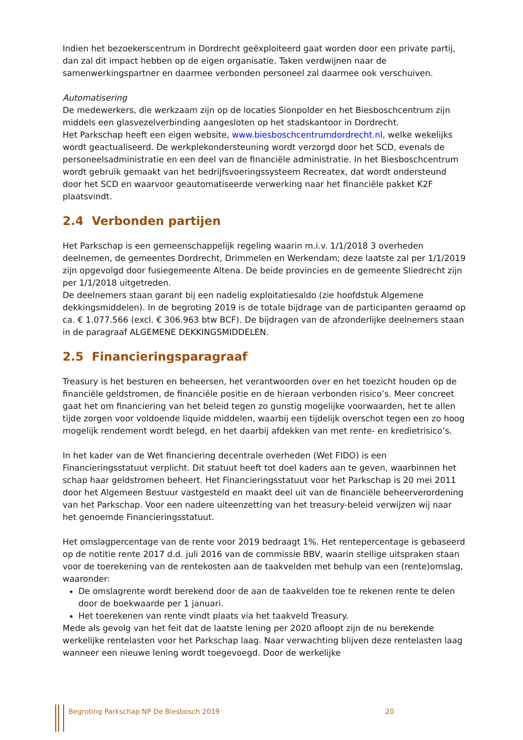Indien het bezoekerscentrum in Dordrecht geëxploiteerd gaat worden door een private partij, dan zal dit impact hebben op de eigen organisatie. Taken verdwijnen naar de samenwerkingspartner en daarmee verbonden personeel zal daarmee ook verschuiven.
Automatisering
De medewerkers, die werkzaam zijn op de locaties Sionpolder en het Biesboschcentrum zijn middels een glasvezelverbinding aangesloten op het stadskantoor in Dordrecht.
Het Parkschap heeft een eigen website, www.biesboschcentrumdordrecht.nl, welke wekelijks wordt geactualiseerd. De werkplekondersteuning wordt verzorgd door het SCD, evenals de personeelsadministratie en een deel van de financiële administratie. In het Biesboschcentrum wordt gebruik gemaakt van het bedrijfsvoeringssysteem Recreatex, dat wordt ondersteund door het SCD en waarvoor geautomatiseerde verwerking naar het financiële pakket K2F plaatsvindt.
2.4 Verbonden partijen
Het Parkschap is een gemeenschappelijk regeling waarin m.i.v. 1/1/2018 3 overheden deelnemen, de gemeentes Dordrecht, Drimmelen en Werkendam; deze laatste zal per 1/1/2019 zijn opgevolgd door fusiegemeente Altena. De beide provincies en de gemeente Sliedrecht zijn per 1/1/2018 uitgetreden.
De deelnemers staan garant bij een nadelig exploitatiesaldo (zie hoofdstuk Algemene dekkingsmiddelen). In de begroting 2019 is de totale bijdrage van de participanten geraamd op ca. € 1.077.566 (excl. € 306.963 btw BCF). De bijdragen van de afzonderlijke deelnemers staan in de paragraaf ALGEMENE DEKKINGSMIDDELEN.
2.5 Financieringsparagraaf
Treasury is het besturen en beheersen, het verantwoorden over en het toezicht houden op de financiële geldstromen, de financiële positie en de hieraan verbonden risico’s. Meer concreet gaat het om financiering van het beleid tegen zo gunstig mogelijke voorwaarden, het te allen tijde zorgen voor voldoende liquide middelen, waarbij een tijdelijk overschot tegen een zo hoog mogelijk rendement wordt belegd, en het daarbij afdekken van met rente- en kredietrisico’s.
In het kader van de Wet financiering decentrale overheden (Wet FIDO) is een Financieringsstatuut verplicht. Dit statuut heeft tot doel kaders aan te geven, waarbinnen het schap haar geldstromen beheert. Het Financieringsstatuut voor het Parkschap is 20 mei 2011 door het Algemeen Bestuur vastgesteld en maakt deel uit van de financiële beheerverordening van het Parkschap. Voor een nadere uiteenzetting van het treasury-beleid verwijzen wij naar het genoemde Financieringsstatuut.
Het omslagpercentage van de rente voor 2019 bedraagt 1%. Het rentepercentage is gebaseerd op de notitie rente 2017 d.d. juli 2016 van de commissie BBV, waarin stellige uitspraken staan voor de toerekening van de rentekosten aan de taakvelden met behulp van een (rente)omslag, waaronder:
De omslagrente wordt berekend door de aan de taakvelden toe te rekenen rente te delen door de boekwaarde per 1 januari.
Het toerekenen van rente vindt plaats via het taakveld Treasury.
Mede als gevolg van het feit dat de laatste lening per 2020 afloopt zijn de nu berekende werkelijke rentelasten voor het Parkschap laag. Naar verwachting blijven deze rentelasten laag wanneer een nieuwe lening wordt toegevoegd. Door de werkelijke
Begroting Parkschap NP De Biesbosch 2019 20